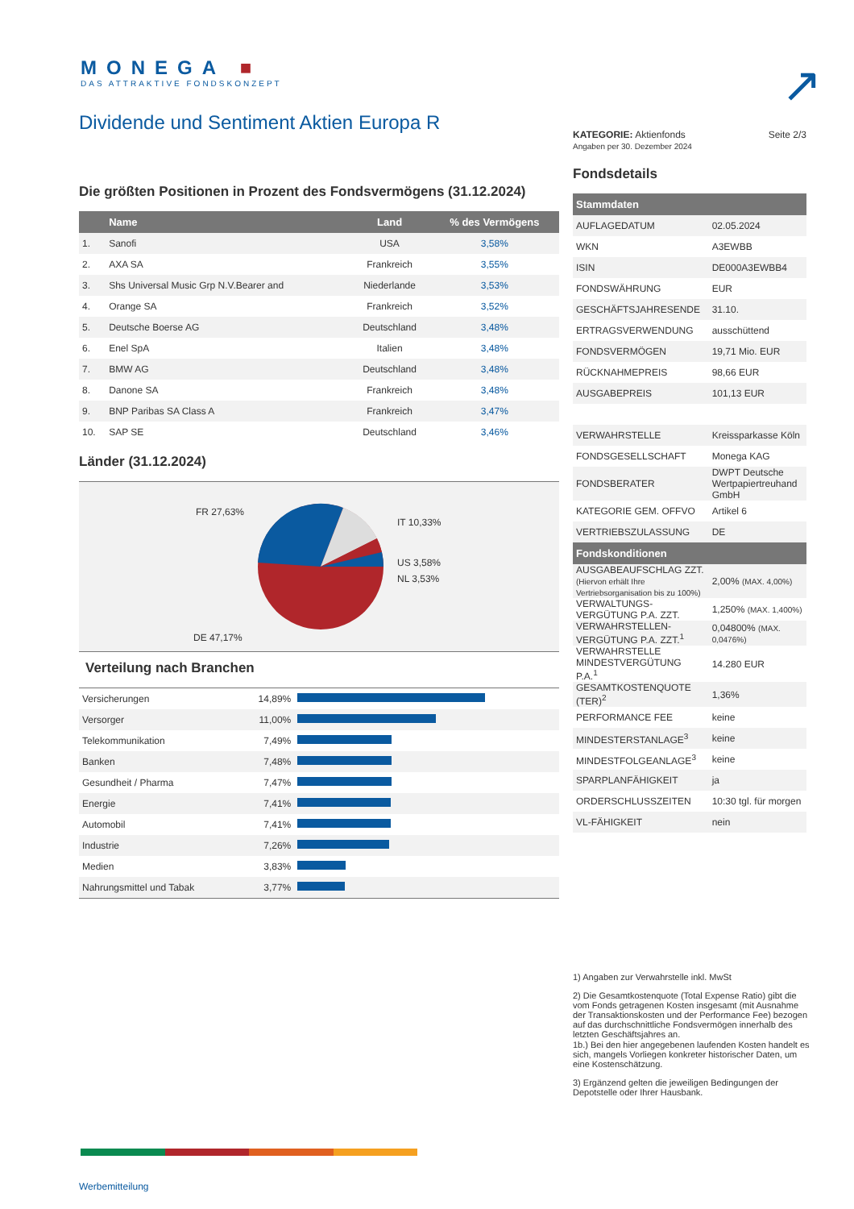MONEGA ■
DAS ATTRAKTIVE FONDSKONZEPT
↗
Dividende und Sentiment Aktien Europa R
Die größten Positionen in Prozent des Fondsvermögens (31.12.2024)
| | Name | Land | % des Vermögens |
| --- | --- | --- | --- |
| 1. | Sanofi | USA | 3,58% |
| 2. | AXA SA | Frankreich | 3,55% |
| 3. | Shs Universal Music Grp N.V.Bearer and | Niederlande | 3,53% |
| 4. | Orange SA | Frankreich | 3,52% |
| 5. | Deutsche Boerse AG | Deutschland | 3,48% |
| 6. | Enel SpA | Italien | 3,48% |
| 7. | BMW AG | Deutschland | 3,48% |
| 8. | Danone SA | Frankreich | 3,48% |
| 9. | BNP Paribas SA Class A | Frankreich | 3,47% |
| 10. | SAP SE | Deutschland | 3,46% |
Länder (31.12.2024)
FR 27,63%
IT 10,33%
US 3,58%
NL 3,53%
DE 47,17%
Verteilung nach Branchen
| Versicherungen | 14,89% | |
| Versorger | 11,00% | |
| Telekommunikation | 7,49% | |
| Banken | 7,48% | |
| Gesundheit / Pharma | 7,47% | |
| Energie | 7,41% | |
| Automobil | 7,41% | |
| Industrie | 7,26% | |
| Medien | 3,83% | |
| Nahrungsmittel und Tabak | 3,77% | |
KATEGORIE: Aktienfonds
Angaben per 30. Dezember 2024
Seite 2/3
Fondsdetails
| Stammdaten | |
| --- | --- |
| AUFLAGEDATUM | 02.05.2024 |
| WKN | A3EWBB |
| ISIN | DE000A3EWBB4 |
| FONDSWÄHRUNG | EUR |
| GESCHÄFTSJAHRESENDE | 31.10. |
| ERTRAGSVERWENDUNG | ausschüttend |
| FONDSVERMÖGEN | 19,71 Mio. EUR |
| RÜCKNAHMEPREIS | 98,66 EUR |
| AUSGABEPREIS | 101,13 EUR |
| VERWAHRSTELLE | Kreissparkasse Köln |
| FONDSGESELLSCHAFT | Monega KAG |
| FONDSBERATER | DWPT Deutsche Wertpapiertreuhand GmbH |
| KATEGORIE GEM. OFFVO | Artikel 6 |
| VERTRIEBSZULASSUNG | DE |
| Fondskonditionen | |
| AUSGABEAUFSCHLAG ZZT. (Hiervon erhält Ihre Vertriebsorganisation bis zu 100%) | 2,00% (MAX. 4,00%) |
| VERWALTUNGS-VERGÜTUNG P.A. ZZT. | 1,250% (MAX. 1,400%) |
| VERWAHRSTELLEN-VERGÜTUNG P.A. ZZT.<sup>1</sup> | 0,04800% (MAX. 0,0476%) |
| VERWAHRSTELLE MINDESTVERGÜTUNG P.A.<sup>1</sup> | 14.280 EUR |
| GESAMTKOSTENQUOTE (TER)<sup>2</sup> | 1,36% |
| PERFORMANCE FEE | keine |
| MINDESTERSTANLAGE<sup>3</sup> | keine |
| MINDESTFOLGEANLAGE<sup>3</sup> | keine |
| SPARPLANFÄHIGKEIT | ja |
| ORDERSCHLUSSZEITEN | 10:30 tgl. für morgen |
| VL-FÄHIGKEIT | nein |
1) Angaben zur Verwahrstelle inkl. MwSt
2) Die Gesamtkostenquote (Total Expense Ratio) gibt die vom Fonds getragenen Kosten insgesamt (mit Ausnahme der Transaktionskosten und der Performance Fee) bezogen auf das durchschnittliche Fondsvermögen innerhalb des letzten Geschäftsjahres an.
1b.) Bei den hier angegebenen laufenden Kosten handelt es sich, mangels Vorliegen konkreter historischer Daten, um eine Kostenschätzung.
3) Ergänzend gelten die jeweiligen Bedingungen der Depotstelle oder Ihrer Hausbank.
Werbemitteilung